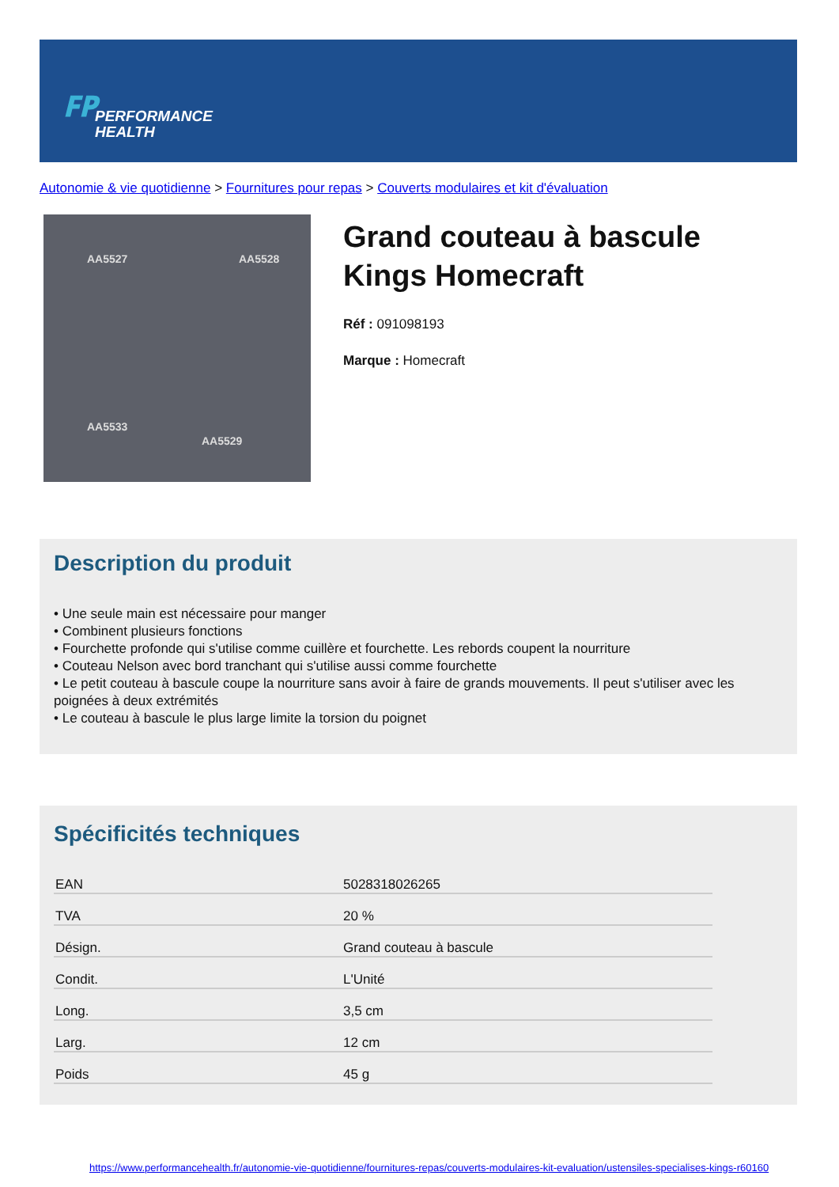𝐅𝐏
PERFORMANCE
HEALTH
Autonomie & vie quotidienne > Fournitures pour repas > Couverts modulaires et kit d'évaluation
AA5527 AA5528
AA5533
AA5529
Grand couteau à bascule
Kings Homecraft
Réf : 091098193
Marque : Homecraft
Description du produit
• Une seule main est nécessaire pour manger
• Combinent plusieurs fonctions
• Fourchette profonde qui s'utilise comme cuillère et fourchette. Les rebords coupent la nourriture
• Couteau Nelson avec bord tranchant qui s'utilise aussi comme fourchette
• Le petit couteau à bascule coupe la nourriture sans avoir à faire de grands mouvements. Il peut s'utiliser avec les poignées à deux extrémités
• Le couteau à bascule le plus large limite la torsion du poignet
Spécificités techniques
| EAN | 5028318026265 |
| TVA | 20 % |
| Désign. | Grand couteau à bascule |
| Condit. | L'Unité |
| Long. | 3,5 cm |
| Larg. | 12 cm |
| Poids | 45 g |
https://www.performancehealth.fr/autonomie-vie-quotidienne/fournitures-repas/couverts-modulaires-kit-evaluation/ustensiles-specialises-kings-r60160